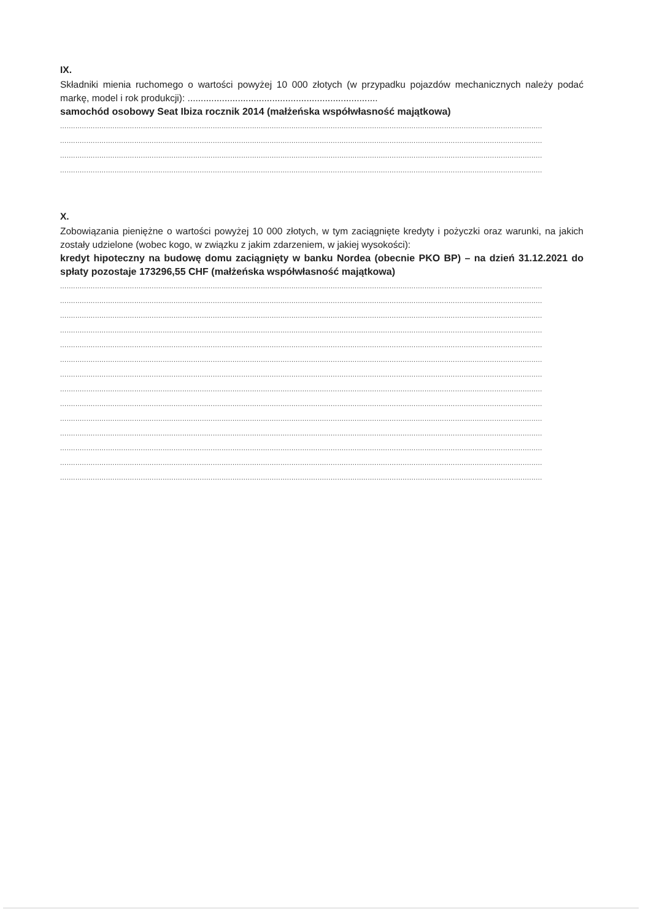IX.
Składniki mienia ruchomego o wartości powyżej 10 000 złotych (w przypadku pojazdów mechanicznych należy podać markę, model i rok produkcji): ........................................................................
samochód osobowy Seat Ibiza rocznik 2014 (małżeńska współwłasność majątkowa)
..................................................................................................................................................................................................................................................
..................................................................................................................................................................................................................................................
..................................................................................................................................................................................................................................................
..................................................................................................................................................................................................................................................
X.
Zobowiązania pieniężne o wartości powyżej 10 000 złotych, w tym zaciągnięte kredyty i pożyczki oraz warunki, na jakich zostały udzielone (wobec kogo, w związku z jakim zdarzeniem, w jakiej wysokości):
kredyt hipoteczny na budowę domu zaciągnięty w banku Nordea (obecnie PKO BP) – na dzień 31.12.2021 do spłaty pozostaje 173296,55 CHF (małżeńska współwłasność majątkowa)
..................................................................................................................................................................................................................................................
..................................................................................................................................................................................................................................................
..................................................................................................................................................................................................................................................
..................................................................................................................................................................................................................................................
..................................................................................................................................................................................................................................................
..................................................................................................................................................................................................................................................
..................................................................................................................................................................................................................................................
..................................................................................................................................................................................................................................................
..................................................................................................................................................................................................................................................
..................................................................................................................................................................................................................................................
..................................................................................................................................................................................................................................................
..................................................................................................................................................................................................................................................
..................................................................................................................................................................................................................................................
..................................................................................................................................................................................................................................................